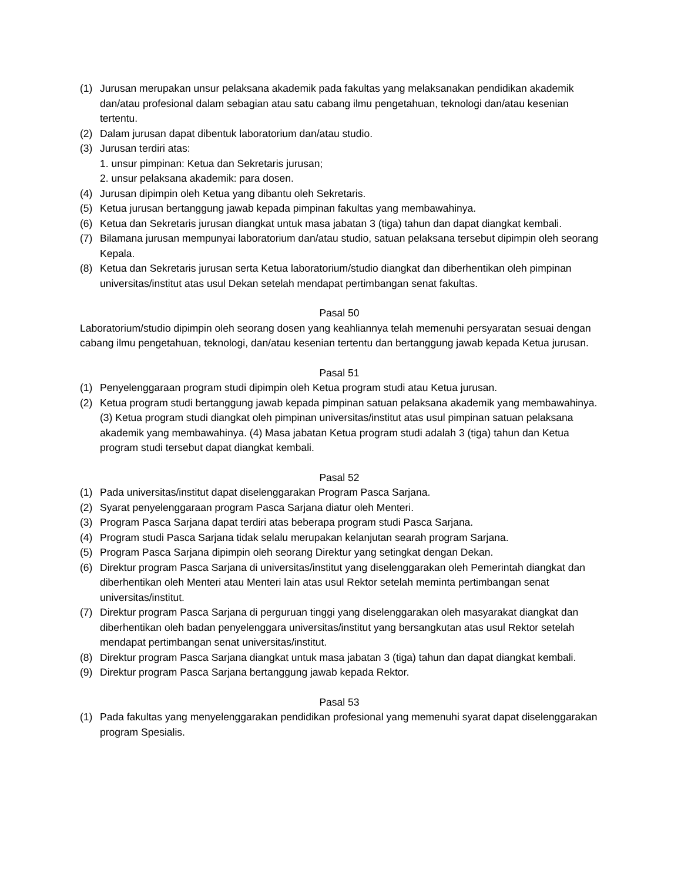(1) Jurusan merupakan unsur pelaksana akademik pada fakultas yang melaksanakan pendidikan akademik dan/atau profesional dalam sebagian atau satu cabang ilmu pengetahuan, teknologi dan/atau kesenian tertentu.
(2) Dalam jurusan dapat dibentuk laboratorium dan/atau studio.
(3) Jurusan terdiri atas:
1. unsur pimpinan: Ketua dan Sekretaris jurusan;
2. unsur pelaksana akademik: para dosen.
(4) Jurusan dipimpin oleh Ketua yang dibantu oleh Sekretaris.
(5) Ketua jurusan bertanggung jawab kepada pimpinan fakultas yang membawahinya.
(6) Ketua dan Sekretaris jurusan diangkat untuk masa jabatan 3 (tiga) tahun dan dapat diangkat kembali.
(7) Bilamana jurusan mempunyai laboratorium dan/atau studio, satuan pelaksana tersebut dipimpin oleh seorang Kepala.
(8) Ketua dan Sekretaris jurusan serta Ketua laboratorium/studio diangkat dan diberhentikan oleh pimpinan universitas/institut atas usul Dekan setelah mendapat pertimbangan senat fakultas.
Pasal 50
Laboratorium/studio dipimpin oleh seorang dosen yang keahliannya telah memenuhi persyaratan sesuai dengan cabang ilmu pengetahuan, teknologi, dan/atau kesenian tertentu dan bertanggung jawab kepada Ketua jurusan.
Pasal 51
(1) Penyelenggaraan program studi dipimpin oleh Ketua program studi atau Ketua jurusan.
(2) Ketua program studi bertanggung jawab kepada pimpinan satuan pelaksana akademik yang membawahinya. (3) Ketua program studi diangkat oleh pimpinan universitas/institut atas usul pimpinan satuan pelaksana akademik yang membawahinya. (4) Masa jabatan Ketua program studi adalah 3 (tiga) tahun dan Ketua program studi tersebut dapat diangkat kembali.
Pasal 52
(1) Pada universitas/institut dapat diselenggarakan Program Pasca Sarjana.
(2) Syarat penyelenggaraan program Pasca Sarjana diatur oleh Menteri.
(3) Program Pasca Sarjana dapat terdiri atas beberapa program studi Pasca Sarjana.
(4) Program studi Pasca Sarjana tidak selalu merupakan kelanjutan searah program Sarjana.
(5) Program Pasca Sarjana dipimpin oleh seorang Direktur yang setingkat dengan Dekan.
(6) Direktur program Pasca Sarjana di universitas/institut yang diselenggarakan oleh Pemerintah diangkat dan diberhentikan oleh Menteri atau Menteri lain atas usul Rektor setelah meminta pertimbangan senat universitas/institut.
(7) Direktur program Pasca Sarjana di perguruan tinggi yang diselenggarakan oleh masyarakat diangkat dan diberhentikan oleh badan penyelenggara universitas/institut yang bersangkutan atas usul Rektor setelah mendapat pertimbangan senat universitas/institut.
(8) Direktur program Pasca Sarjana diangkat untuk masa jabatan 3 (tiga) tahun dan dapat diangkat kembali.
(9) Direktur program Pasca Sarjana bertanggung jawab kepada Rektor.
Pasal 53
(1) Pada fakultas yang menyelenggarakan pendidikan profesional yang memenuhi syarat dapat diselenggarakan program Spesialis.